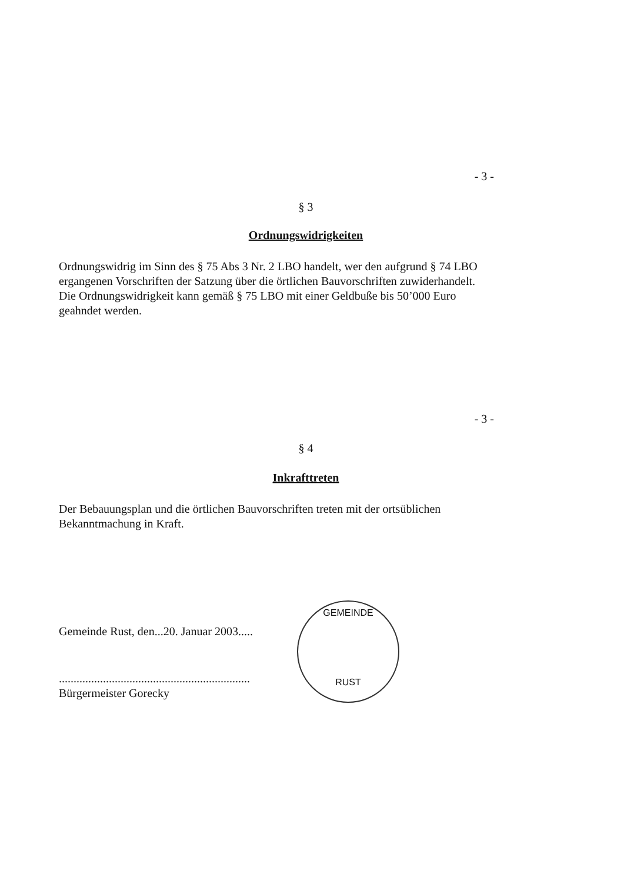- 3 -
§ 3
Ordnungswidrigkeiten
Ordnungswidrig im Sinn des § 75 Abs 3 Nr. 2 LBO handelt, wer den aufgrund § 74 LBO ergangenen Vorschriften der Satzung über die örtlichen Bauvorschriften zuwiderhandelt.
Die Ordnungswidrigkeit kann gemäß § 75 LBO mit einer Geldbuße bis 50’000 Euro geahndet werden.
- 3 -
§ 4
Inkrafttreten
Der Bebauungsplan und die örtlichen Bauvorschriften treten mit der ortsüblichen Bekanntmachung in Kraft.
Gemeinde Rust, den...20. Januar 2003.....
.................................................................
Bürgermeister Gorecky
GEMEINDE
RUST